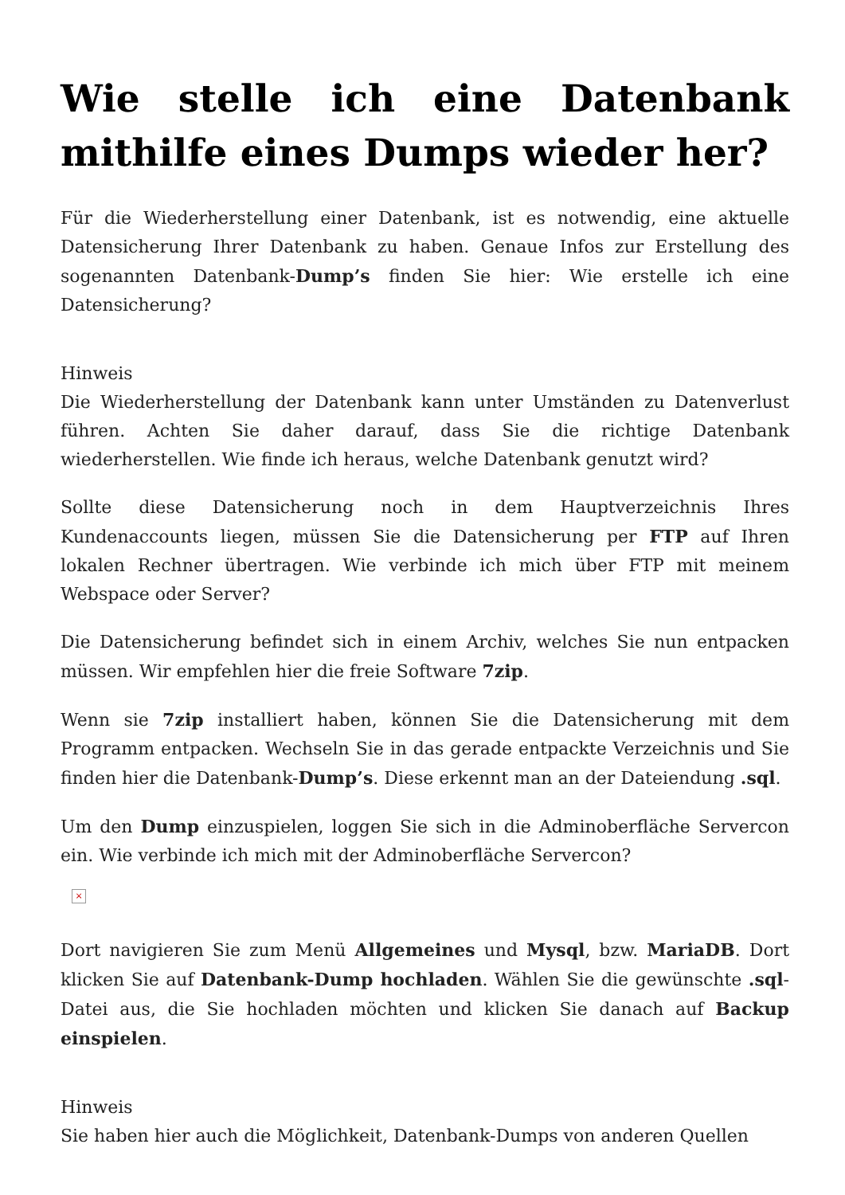Wie stelle ich eine Datenbank mithilfe eines Dumps wieder her?
Für die Wiederherstellung einer Datenbank, ist es notwendig, eine aktuelle Datensicherung Ihrer Datenbank zu haben. Genaue Infos zur Erstellung des sogenannten Datenbank-Dump’s finden Sie hier: Wie erstelle ich eine Datensicherung?
Hinweis
Die Wiederherstellung der Datenbank kann unter Umständen zu Datenverlust führen. Achten Sie daher darauf, dass Sie die richtige Datenbank wiederherstellen. Wie finde ich heraus, welche Datenbank genutzt wird?
Sollte diese Datensicherung noch in dem Hauptverzeichnis Ihres Kundenaccounts liegen, müssen Sie die Datensicherung per FTP auf Ihren lokalen Rechner übertragen. Wie verbinde ich mich über FTP mit meinem Webspace oder Server?
Die Datensicherung befindet sich in einem Archiv, welches Sie nun entpacken müssen. Wir empfehlen hier die freie Software 7zip.
Wenn sie 7zip installiert haben, können Sie die Datensicherung mit dem Programm entpacken. Wechseln Sie in das gerade entpackte Verzeichnis und Sie finden hier die Datenbank-Dump’s. Diese erkennt man an der Dateiendung .sql.
Um den Dump einzuspielen, loggen Sie sich in die Adminoberfläche Servercon ein. Wie verbinde ich mich mit der Adminoberfläche Servercon?
×
Dort navigieren Sie zum Menü Allgemeines und Mysql, bzw. MariaDB. Dort klicken Sie auf Datenbank-Dump hochladen. Wählen Sie die gewünschte .sql-Datei aus, die Sie hochladen möchten und klicken Sie danach auf Backup einspielen.
Hinweis
Sie haben hier auch die Möglichkeit, Datenbank-Dumps von anderen Quellen